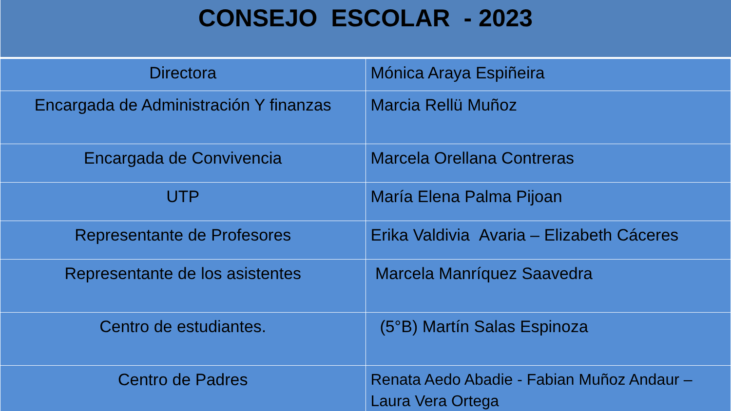| CONSEJO ESCOLAR - 2023 | |
| --- | --- |
| Directora | Mónica Araya Espiñeira |
| Encargada de Administración Y finanzas | Marcia Rellü Muñoz |
| Encargada de Convivencia | Marcela Orellana Contreras |
| UTP | María Elena Palma Pijoan |
| Representante de Profesores | Erika Valdivia Avaria – Elizabeth Cáceres |
| Representante de los asistentes | Marcela Manríquez Saavedra |
| Centro de estudiantes. | (5°B) Martín Salas Espinoza |
| Centro de Padres | Renata Aedo Abadie - Fabian Muñoz Andaur – Laura Vera Ortega |